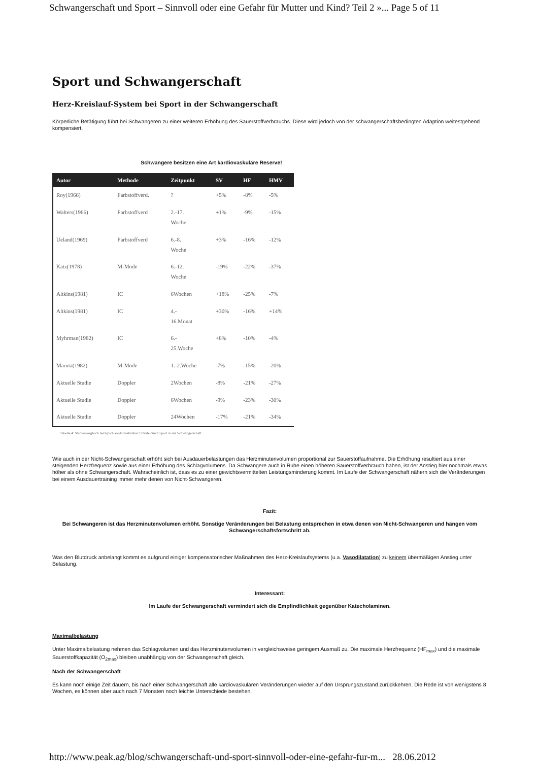Schwangerschaft und Sport – Sinnvoll oder eine Gefahr für Mutter und Kind? Teil 2 »... Page 5 of 11
Sport und Schwangerschaft
Herz-Kreislauf-System bei Sport in der Schwangerschaft
Körperliche Betätigung führt bei Schwangeren zu einer weiteren Erhöhung des Sauerstoffverbrauchs. Diese wird jedoch von der schwangerschaftsbedingten Adaption weitestgehend kompensiert.
Schwangere besitzen eine Art kardiovaskuläre Reserve!
| Autor | Methode | Zeitpunkt | SV | HF | HMV |
| --- | --- | --- | --- | --- | --- |
| Roy(1966) | Farbstoffverd. | ? | +5% | -8% | -5% |
| Walters(1966) | Farbstoffverd | 2.-17. Woche | +1% | -9% | -15% |
| Ueland(1969) | Farbstoffverd | 6.-8. Woche | +3% | -16% | -12% |
| Katz(1978) | M-Mode | 6.-12. Woche | -19% | -22% | -37% |
| Altkins(1981) | IC | 6Wochen | +18% | -25% | -7% |
| Altkins(1981) | IC | 4.- 16.Monat | +30% | -16% | +14% |
| Myhrman(1982) | IC | 6.- 25.Woche | +8% | -10% | -4% |
| Maruta(1982) | M-Mode | 1.-2.Woche | -7% | -15% | -20% |
| Aktuelle Studie | Doppler | 2Wochen | -8% | -21% | -27% |
| Aktuelle Studie | Doppler | 6Wochen | -9% | -23% | -30% |
| Aktuelle Studie | Doppler | 24Wochen | -17% | -21% | -34% |
Tabelle 4: Studienvergleich bezüglich kardiovaskulärer Effekte durch Sport in der Schwangerschaft
Wie auch in der Nicht-Schwangerschaft erhöht sich bei Ausdauerbelastungen das Herzminutenvolumen proportional zur Sauerstoffaufnahme. Die Erhöhung resultiert aus einer steigenden Herzfrequenz sowie aus einer Erhöhung des Schlagvolumens. Da Schwangere auch in Ruhe einen höheren Sauerstoffverbrauch haben, ist der Anstieg hier nochmals etwas höher als ohne Schwangerschaft. Wahrscheinlich ist, dass es zu einer gewichtsvermittelten Leistungsminderung kommt. Im Laufe der Schwangerschaft nähern sich die Veränderungen bei einem Ausdauertraining immer mehr denen von Nicht-Schwangeren.
Fazit:
Bei Schwangeren ist das Herzminutenvolumen erhöht. Sonstige Veränderungen bei Belastung entsprechen in etwa denen von Nicht-Schwangeren und hängen vom Schwangerschaftsfortschritt ab.
Was den Blutdruck anbelangt kommt es aufgrund einiger kompensatorischer Maßnahmen des Herz-Kreislaufsystems (u.a. Vasodilatation) zu keinem übermäßigen Anstieg unter Belastung.
Interessant:
Im Laufe der Schwangerschaft vermindert sich die Empfindlichkeit gegenüber Katecholaminen.
Maximalbelastung
Unter Maximalbelastung nehmen das Schlagvolumen und das Herzminutenvolumen in vergleichsweise geringem Ausmaß zu. Die maximale Herzfrequenz (HF<sub>max</sub>) und die maximale Sauerstoffkapazität (O<sub>2max</sub>) bleiben unabhängig von der Schwangerschaft gleich.
Nach der Schwangerschaft
Es kann noch einige Zeit dauern, bis nach einer Schwangerschaft alle kardiovaskulären Veränderungen wieder auf den Ursprungszustand zurückkehren. Die Rede ist von wenigstens 8 Wochen, es können aber auch nach 7 Monaten noch leichte Unterschiede bestehen.
http://www.peak.ag/blog/schwangerschaft-und-sport-sinnvoll-oder-eine-gefahr-fur-m... 28.06.2012